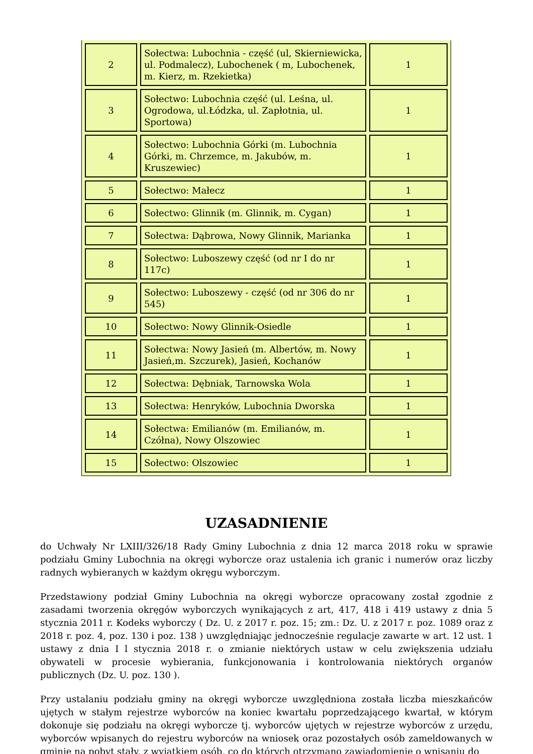| 2 | Sołectwa: Lubochnia - część (ul, Skierniewicka, ul. Podmalecz), Lubochenek ( m, Lubochenek, m. Kierz, m. Rzekietka) | 1 |
| 3 | Sołectwo: Lubochnia część (ul. Leśna, ul. Ogrodowa, ul.Łódzka, ul. Zapłotnia, ul. Sportowa) | 1 |
| 4 | Sołectwo: Lubochnia Górki (m. Lubochnia Górki, m. Chrzemce, m. Jakubów, m. Kruszewiec) | 1 |
| 5 | Sołectwo: Małecz | 1 |
| 6 | Sołectwo: Glinnik (m. Glinnik, m. Cygan) | 1 |
| 7 | Sołectwa: Dąbrowa, Nowy Glinnik, Marianka | 1 |
| 8 | Sołectwo: Luboszewy część (od nr I do nr 117c) | 1 |
| 9 | Sołectwo: Luboszewy - część (od nr 306 do nr 545) | 1 |
| 10 | Sołectwo: Nowy Glinnik-Osiedle | 1 |
| 11 | Sołectwa: Nowy Jasień (m. Albertów, m. Nowy Jasień,m. Szczurek), Jasień, Kochanów | 1 |
| 12 | Sołectwa: Dębniak, Tarnowska Wola | 1 |
| 13 | Sołectwa: Henryków, Lubochnia Dworska | 1 |
| 14 | Sołectwa: Emilianów (m. Emilianów, m. Czółna), Nowy Olszowiec | 1 |
| 15 | Sołectwo: Olszowiec | 1 |
UZASADNIENIE
do Uchwały Nr LXIII/326/18 Rady Gminy Lubochnia z dnia 12 marca 2018 roku w sprawie podziału Gminy Lubochnia na okręgi wyborcze oraz ustalenia ich granic i numerów oraz liczby radnych wybieranych w każdym okręgu wyborczym.
Przedstawiony podział Gminy Lubochnia na okręgi wyborcze opracowany został zgodnie z zasadami tworzenia okręgów wyborczych wynikających z art, 417, 418 i 419 ustawy z dnia 5 stycznia 2011 r. Kodeks wyborczy ( Dz. U. z 2017 r. poz. 15; zm.: Dz. U. z 2017 r. poz. 1089 oraz z 2018 r. poz. 4, poz. 130 i poz. 138 ) uwzględniając jednocześnie regulacje zawarte w art. 12 ust. 1 ustawy z dnia I l stycznia 2018 r. o zmianie niektórych ustaw w celu zwiększenia udziału obywateli w procesie wybierania, funkcjonowania i kontrolowania niektórych organów publicznych (Dz. U. poz. 130 ).
Przy ustalaniu podziału gminy na okręgi wyborcze uwzględniona została liczba mieszkańców ujętych w stałym rejestrze wyborców na koniec kwartału poprzedzającego kwartał, w którym dokonuje się podziału na okręgi wyborcze tj. wyborców ujętych w rejestrze wyborców z urzędu, wyborców wpisanych do rejestru wyborców na wniosek oraz pozostałych osób zameldowanych w gminie na pobyt stały, z wyjątkiem osób, co do których otrzymano zawiadomienie o wpisaniu do